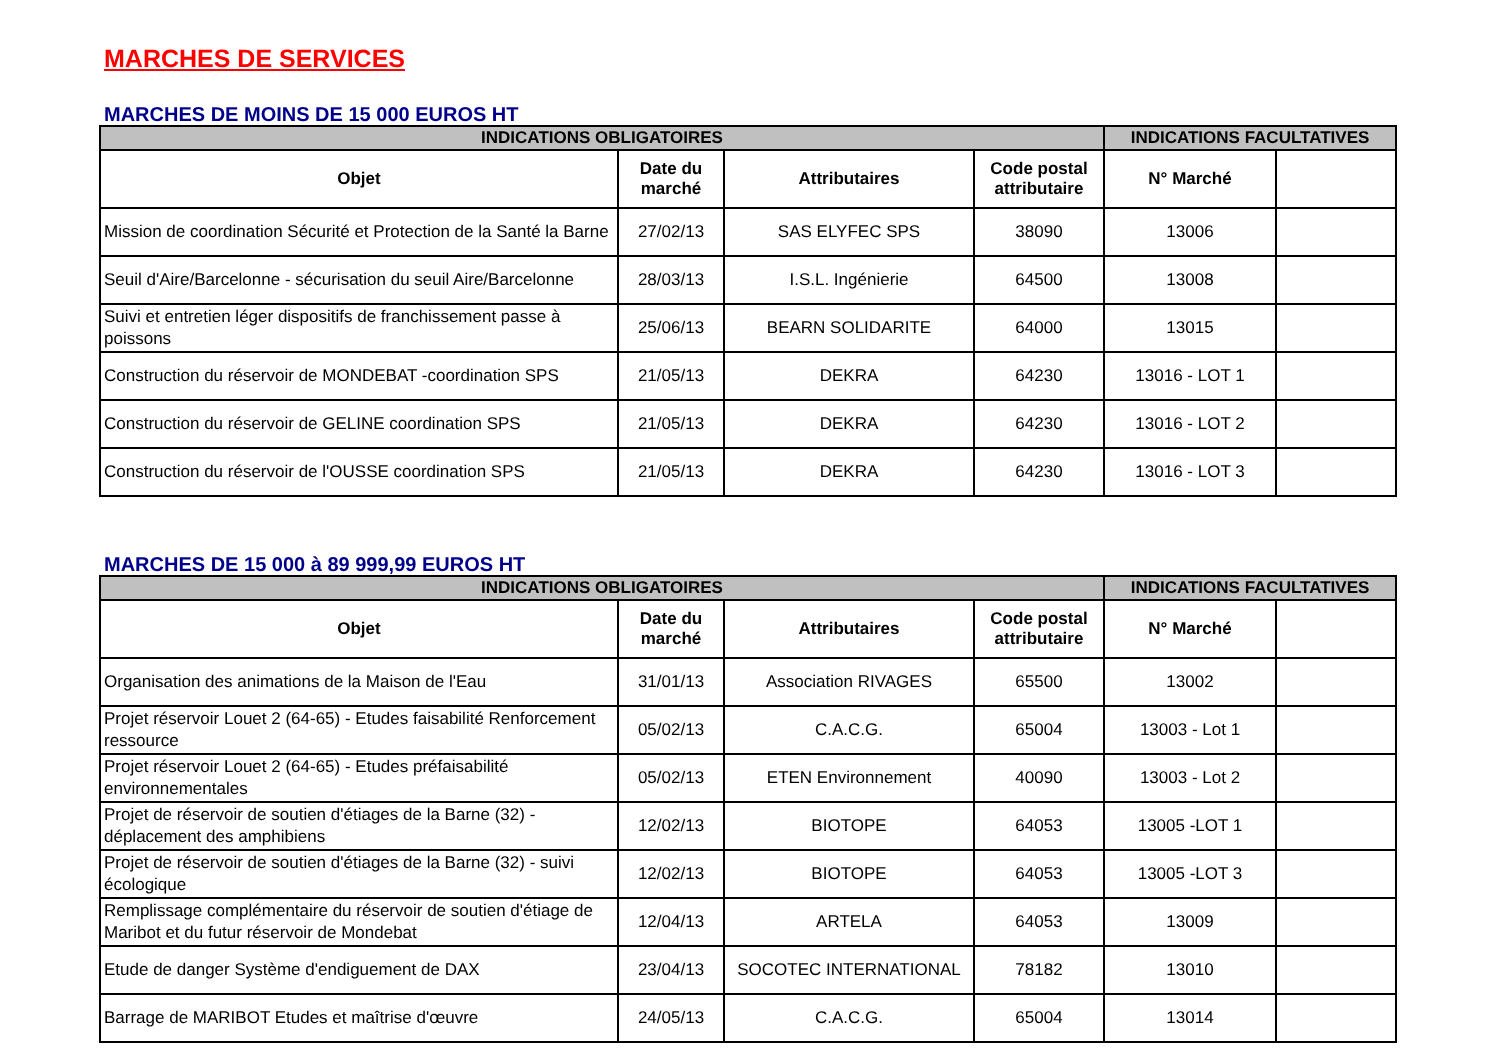MARCHES DE SERVICES
MARCHES DE MOINS DE 15 000 EUROS HT
| INDICATIONS OBLIGATOIRES | | | | INDICATIONS FACULTATIVES | |
| --- | --- | --- | --- | --- | --- |
| Objet | Date du marché | Attributaires | Code postal attributaire | N° Marché | |
| Mission de coordination Sécurité et Protection de la Santé la Barne | 27/02/13 | SAS ELYFEC SPS | 38090 | 13006 | |
| Seuil d'Aire/Barcelonne - sécurisation du seuil Aire/Barcelonne | 28/03/13 | I.S.L. Ingénierie | 64500 | 13008 | |
| Suivi et entretien léger dispositifs de franchissement passe à poissons | 25/06/13 | BEARN SOLIDARITE | 64000 | 13015 | |
| Construction du réservoir de MONDEBAT -coordination SPS | 21/05/13 | DEKRA | 64230 | 13016 - LOT 1 | |
| Construction du réservoir de GELINE coordination SPS | 21/05/13 | DEKRA | 64230 | 13016 - LOT 2 | |
| Construction du réservoir de l'OUSSE coordination SPS | 21/05/13 | DEKRA | 64230 | 13016 - LOT 3 | |
MARCHES DE 15 000 à 89 999,99 EUROS HT
| INDICATIONS OBLIGATOIRES | | | | INDICATIONS FACULTATIVES | |
| --- | --- | --- | --- | --- | --- |
| Objet | Date du marché | Attributaires | Code postal attributaire | N° Marché | |
| Organisation des animations de la Maison de l'Eau | 31/01/13 | Association RIVAGES | 65500 | 13002 | |
| Projet réservoir Louet 2 (64-65) - Etudes faisabilité Renforcement ressource | 05/02/13 | C.A.C.G. | 65004 | 13003 - Lot 1 | |
| Projet réservoir Louet 2 (64-65) - Etudes préfaisabilité environnementales | 05/02/13 | ETEN Environnement | 40090 | 13003 - Lot 2 | |
| Projet de réservoir de soutien d'étiages de la Barne (32) - déplacement des amphibiens | 12/02/13 | BIOTOPE | 64053 | 13005 -LOT 1 | |
| Projet de réservoir de soutien d'étiages de la Barne (32) - suivi écologique | 12/02/13 | BIOTOPE | 64053 | 13005 -LOT 3 | |
| Remplissage complémentaire du réservoir de soutien d'étiage de Maribot et du futur réservoir de Mondebat | 12/04/13 | ARTELA | 64053 | 13009 | |
| Etude de danger Système d'endiguement de DAX | 23/04/13 | SOCOTEC INTERNATIONAL | 78182 | 13010 | |
| Barrage de MARIBOT Etudes et maîtrise d'œuvre | 24/05/13 | C.A.C.G. | 65004 | 13014 | |